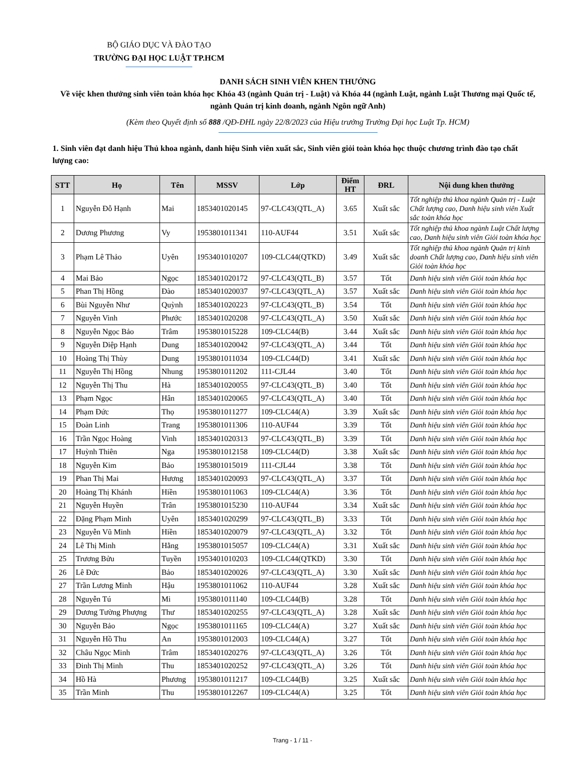BỘ GIÁO DỤC VÀ ĐÀO TẠO
TRƯỜNG ĐẠI HỌC LUẬT TP.HCM
DANH SÁCH SINH VIÊN KHEN THƯỞNG
Về việc khen thưởng sinh viên toàn khóa học Khóa 43 (ngành Quản trị - Luật) và Khóa 44 (ngành Luật, ngành Luật Thương mại Quốc tế, ngành Quản trị kinh doanh, ngành Ngôn ngữ Anh)
(Kèm theo Quyết định số 888 /QĐ-ĐHL ngày 22/8/2023 của Hiệu trưởng Trường Đại học Luật Tp. HCM)
1. Sinh viên đạt danh hiệu Thủ khoa ngành, danh hiệu Sinh viên xuất sắc, Sinh viên giỏi toàn khóa học thuộc chương trình đào tạo chất lượng cao:
| STT | Họ | Tên | MSSV | Lớp | Điểm HT | ĐRL | Nội dung khen thưởng |
| --- | --- | --- | --- | --- | --- | --- | --- |
| 1 | Nguyễn Đỗ Hạnh | Mai | 1853401020145 | 97-CLC43(QTL_A) | 3.65 | Xuất sắc | Tốt nghiệp thủ khoa ngành Quản trị - Luật Chất lượng cao, Danh hiệu sinh viên Xuất sắc toàn khóa học |
| 2 | Dương Phương | Vy | 1953801011341 | 110-AUF44 | 3.51 | Xuất sắc | Tốt nghiệp thủ khoa ngành Luật Chất lượng cao, Danh hiệu sinh viên Giỏi toàn khóa học |
| 3 | Phạm Lê Thảo | Uyên | 1953401010207 | 109-CLC44(QTKD) | 3.49 | Xuất sắc | Tốt nghiệp thủ khoa ngành Quản trị kinh doanh Chất lượng cao, Danh hiệu sinh viên Giỏi toàn khóa học |
| 4 | Mai Bảo | Ngọc | 1853401020172 | 97-CLC43(QTL_B) | 3.57 | Tốt | Danh hiệu sinh viên Giỏi toàn khóa học |
| 5 | Phan Thị Hồng | Đào | 1853401020037 | 97-CLC43(QTL_A) | 3.57 | Xuất sắc | Danh hiệu sinh viên Giỏi toàn khóa học |
| 6 | Bùi Nguyễn Như | Quỳnh | 1853401020223 | 97-CLC43(QTL_B) | 3.54 | Tốt | Danh hiệu sinh viên Giỏi toàn khóa học |
| 7 | Nguyễn Vinh | Phước | 1853401020208 | 97-CLC43(QTL_A) | 3.50 | Xuất sắc | Danh hiệu sinh viên Giỏi toàn khóa học |
| 8 | Nguyễn Ngọc Bảo | Trâm | 1953801015228 | 109-CLC44(B) | 3.44 | Xuất sắc | Danh hiệu sinh viên Giỏi toàn khóa học |
| 9 | Nguyễn Diệp Hạnh | Dung | 1853401020042 | 97-CLC43(QTL_A) | 3.44 | Tốt | Danh hiệu sinh viên Giỏi toàn khóa học |
| 10 | Hoàng Thị Thùy | Dung | 1953801011034 | 109-CLC44(D) | 3.41 | Xuất sắc | Danh hiệu sinh viên Giỏi toàn khóa học |
| 11 | Nguyễn Thị Hồng | Nhung | 1953801011202 | 111-CJL44 | 3.40 | Tốt | Danh hiệu sinh viên Giỏi toàn khóa học |
| 12 | Nguyễn Thị Thu | Hà | 1853401020055 | 97-CLC43(QTL_B) | 3.40 | Tốt | Danh hiệu sinh viên Giỏi toàn khóa học |
| 13 | Phạm Ngọc | Hân | 1853401020065 | 97-CLC43(QTL_A) | 3.40 | Tốt | Danh hiệu sinh viên Giỏi toàn khóa học |
| 14 | Phạm Đức | Thọ | 1953801011277 | 109-CLC44(A) | 3.39 | Xuất sắc | Danh hiệu sinh viên Giỏi toàn khóa học |
| 15 | Đoàn Linh | Trang | 1953801011306 | 110-AUF44 | 3.39 | Tốt | Danh hiệu sinh viên Giỏi toàn khóa học |
| 16 | Trần Ngọc Hoàng | Vinh | 1853401020313 | 97-CLC43(QTL_B) | 3.39 | Tốt | Danh hiệu sinh viên Giỏi toàn khóa học |
| 17 | Huỳnh Thiên | Nga | 1953801012158 | 109-CLC44(D) | 3.38 | Xuất sắc | Danh hiệu sinh viên Giỏi toàn khóa học |
| 18 | Nguyễn Kim | Bảo | 1953801015019 | 111-CJL44 | 3.38 | Tốt | Danh hiệu sinh viên Giỏi toàn khóa học |
| 19 | Phan Thị Mai | Hương | 1853401020093 | 97-CLC43(QTL_A) | 3.37 | Tốt | Danh hiệu sinh viên Giỏi toàn khóa học |
| 20 | Hoàng Thị Khánh | Hiền | 1953801011063 | 109-CLC44(A) | 3.36 | Tốt | Danh hiệu sinh viên Giỏi toàn khóa học |
| 21 | Nguyễn Huyền | Trân | 1953801015230 | 110-AUF44 | 3.34 | Xuất sắc | Danh hiệu sinh viên Giỏi toàn khóa học |
| 22 | Đặng Phạm Minh | Uyên | 1853401020299 | 97-CLC43(QTL_B) | 3.33 | Tốt | Danh hiệu sinh viên Giỏi toàn khóa học |
| 23 | Nguyễn Vũ Minh | Hiền | 1853401020079 | 97-CLC43(QTL_A) | 3.32 | Tốt | Danh hiệu sinh viên Giỏi toàn khóa học |
| 24 | Lê Thị Minh | Hằng | 1953801015057 | 109-CLC44(A) | 3.31 | Xuất sắc | Danh hiệu sinh viên Giỏi toàn khóa học |
| 25 | Trương Bửu | Tuyền | 1953401010203 | 109-CLC44(QTKD) | 3.30 | Tốt | Danh hiệu sinh viên Giỏi toàn khóa học |
| 26 | Lê Đức | Bảo | 1853401020026 | 97-CLC43(QTL_A) | 3.30 | Xuất sắc | Danh hiệu sinh viên Giỏi toàn khóa học |
| 27 | Trần Lương Minh | Hậu | 1953801011062 | 110-AUF44 | 3.28 | Xuất sắc | Danh hiệu sinh viên Giỏi toàn khóa học |
| 28 | Nguyễn Tú | Mi | 1953801011140 | 109-CLC44(B) | 3.28 | Tốt | Danh hiệu sinh viên Giỏi toàn khóa học |
| 29 | Dương Tường Phượng | Thư | 1853401020255 | 97-CLC43(QTL_A) | 3.28 | Xuất sắc | Danh hiệu sinh viên Giỏi toàn khóa học |
| 30 | Nguyễn Bảo | Ngọc | 1953801011165 | 109-CLC44(A) | 3.27 | Xuất sắc | Danh hiệu sinh viên Giỏi toàn khóa học |
| 31 | Nguyễn Hồ Thu | An | 1953801012003 | 109-CLC44(A) | 3.27 | Tốt | Danh hiệu sinh viên Giỏi toàn khóa học |
| 32 | Châu Ngọc Minh | Trâm | 1853401020276 | 97-CLC43(QTL_A) | 3.26 | Tốt | Danh hiệu sinh viên Giỏi toàn khóa học |
| 33 | Đinh Thị Minh | Thu | 1853401020252 | 97-CLC43(QTL_A) | 3.26 | Tốt | Danh hiệu sinh viên Giỏi toàn khóa học |
| 34 | Hồ Hà | Phương | 1953801011217 | 109-CLC44(B) | 3.25 | Xuất sắc | Danh hiệu sinh viên Giỏi toàn khóa học |
| 35 | Trần Minh | Thu | 1953801012267 | 109-CLC44(A) | 3.25 | Tốt | Danh hiệu sinh viên Giỏi toàn khóa học |
Trang - 1 / 11 -